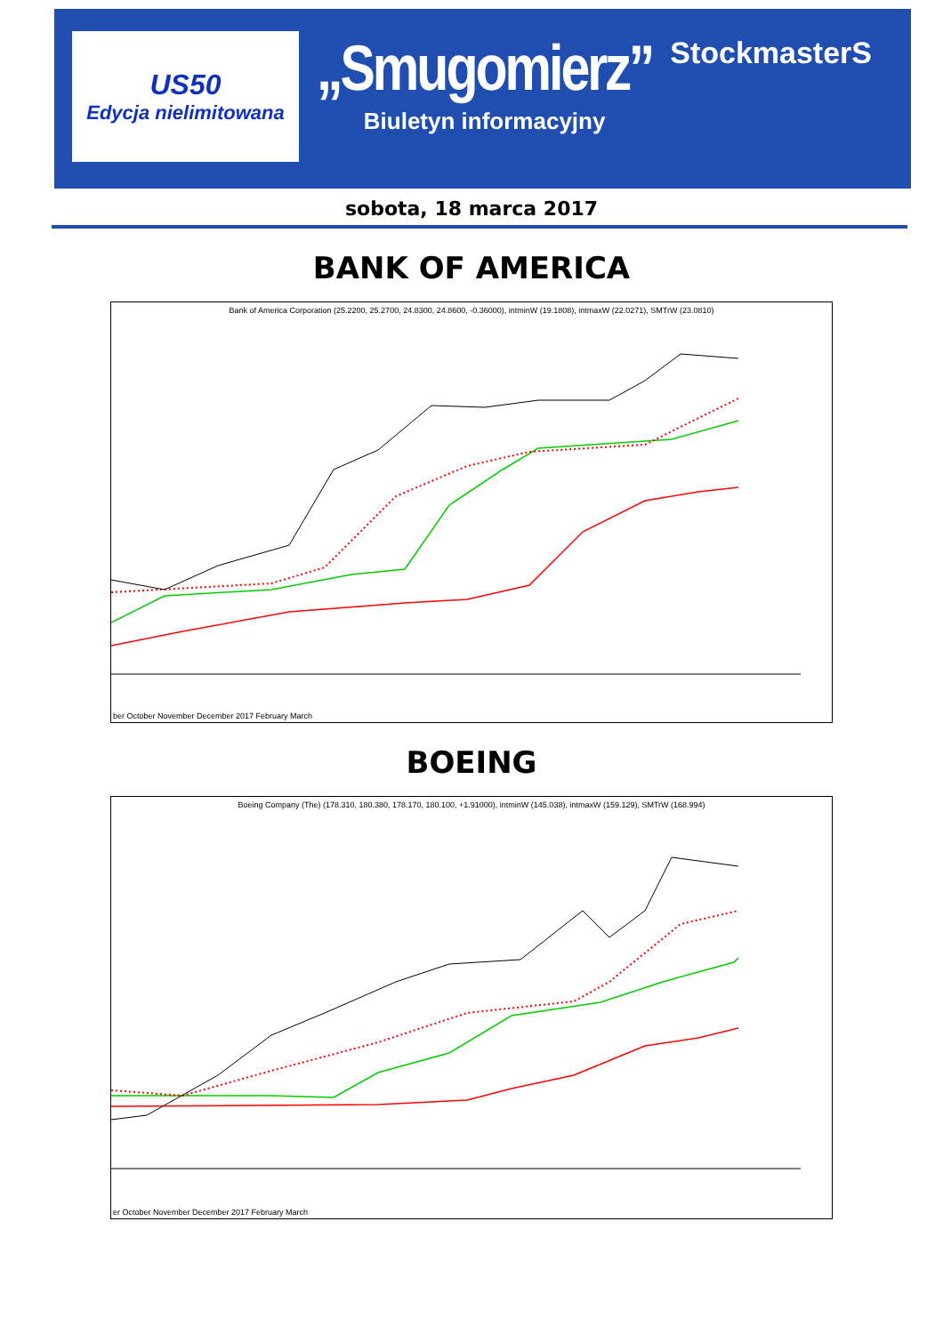US50
Edycja nielimitowana
„Smugomierz”
Biuletyn informacyjny
StockmasterS
sobota, 18 marca 2017
BANK OF AMERICA
Bank of America Corporation (25.2200, 25.2700, 24.8300, 24.8600, -0.36000), intminW (19.1808), intmaxW (22.0271), SMTrW (23.0810)
ber October November December 2017 February March
BOEING
Boeing Company (The) (178.310, 180.380, 178.170, 180.100, +1.91000), intminW (145.038), intmaxW (159.129), SMTrW (168.994)
er October November December 2017 February March